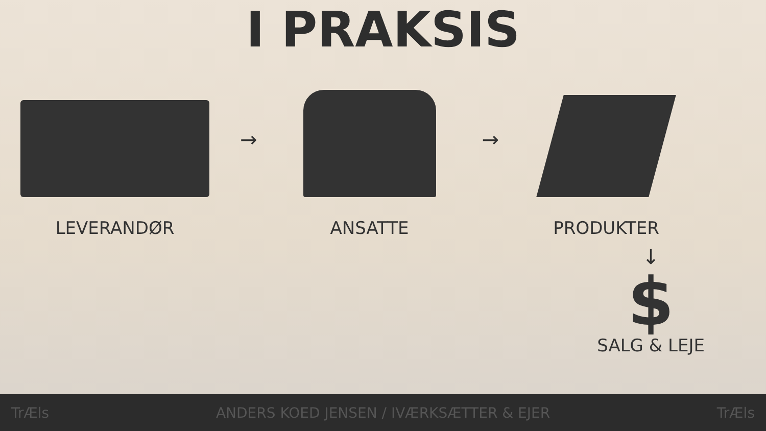I PRAKSIS
LEVERANDØR
→
ANSATTE
→
PRODUKTER
↓
$
SALG & LEJE
TrÆls ANDERS KOED JENSEN / IVÆRKSÆTTER & EJER TrÆls